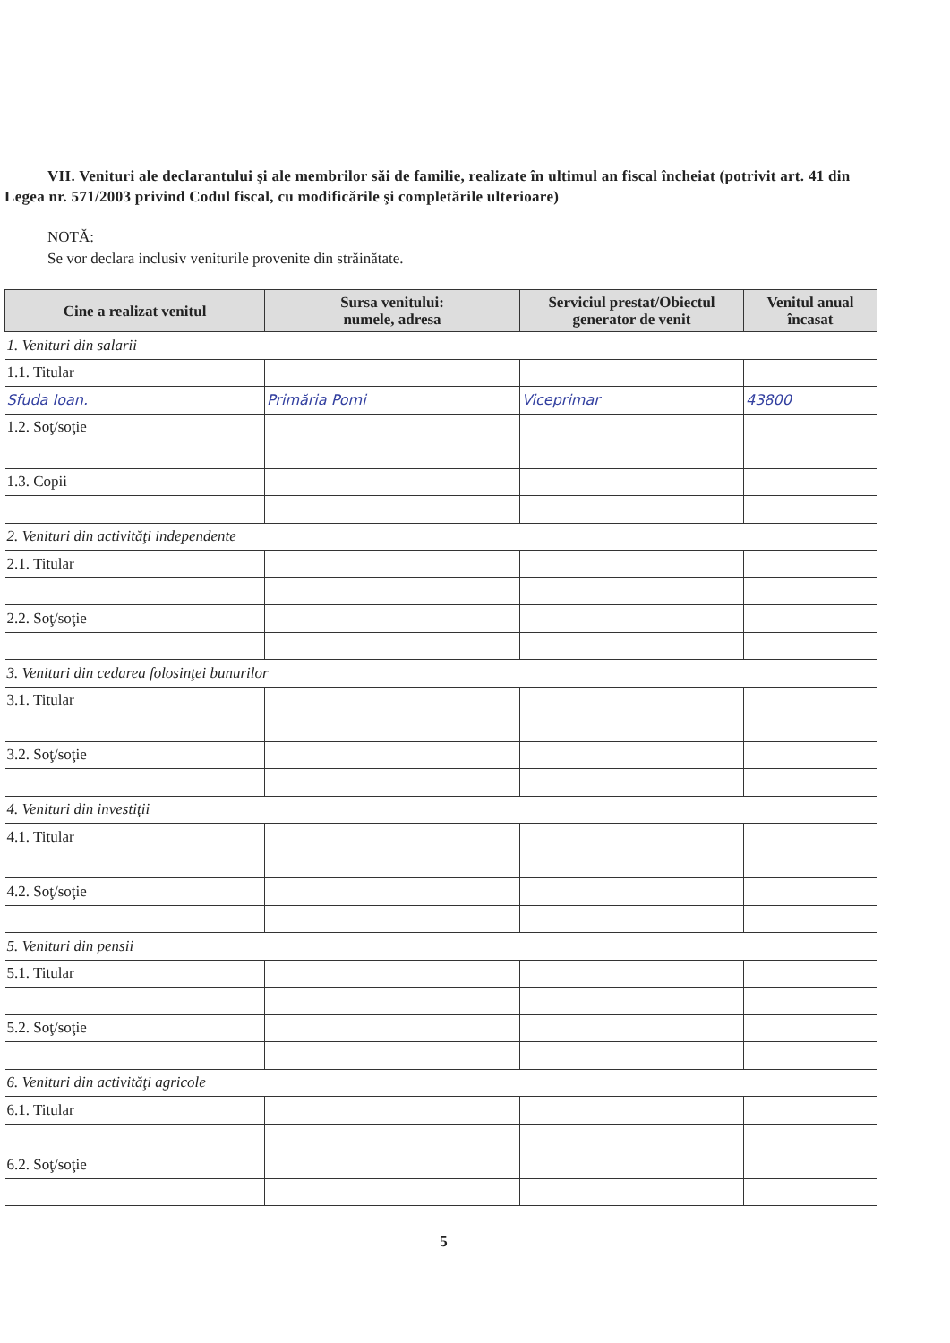VII. Venituri ale declarantului şi ale membrilor săi de familie, realizate în ultimul an fiscal încheiat (potrivit art. 41 din Legea nr. 571/2003 privind Codul fiscal, cu modificările şi completările ulterioare)
NOTĂ:
Se vor declara inclusiv veniturile provenite din străinătate.
| Cine a realizat venitul | Sursa venitului: numele, adresa | Serviciul prestat/Obiectul generator de venit | Venitul anual încasat |
| --- | --- | --- | --- |
| 1. Venituri din salarii | | | |
| 1.1. Titular | | | |
| Sfuda Ioan. | Primăria Pomi | Viceprimar | 43800 |
| 1.2. Soţ/soţie | | | |
| 1.3. Copii | | | |
| 2. Venituri din activităţi independente | | | |
| 2.1. Titular | | | |
| 2.2. Soţ/soţie | | | |
| 3. Venituri din cedarea folosinţei bunurilor | | | |
| 3.1. Titular | | | |
| 3.2. Soţ/soţie | | | |
| 4. Venituri din investiţii | | | |
| 4.1. Titular | | | |
| 4.2. Soţ/soţie | | | |
| 5. Venituri din pensii | | | |
| 5.1. Titular | | | |
| 5.2. Soţ/soţie | | | |
| 6. Venituri din activităţi agricole | | | |
| 6.1. Titular | | | |
| 6.2. Soţ/soţie | | | |
5